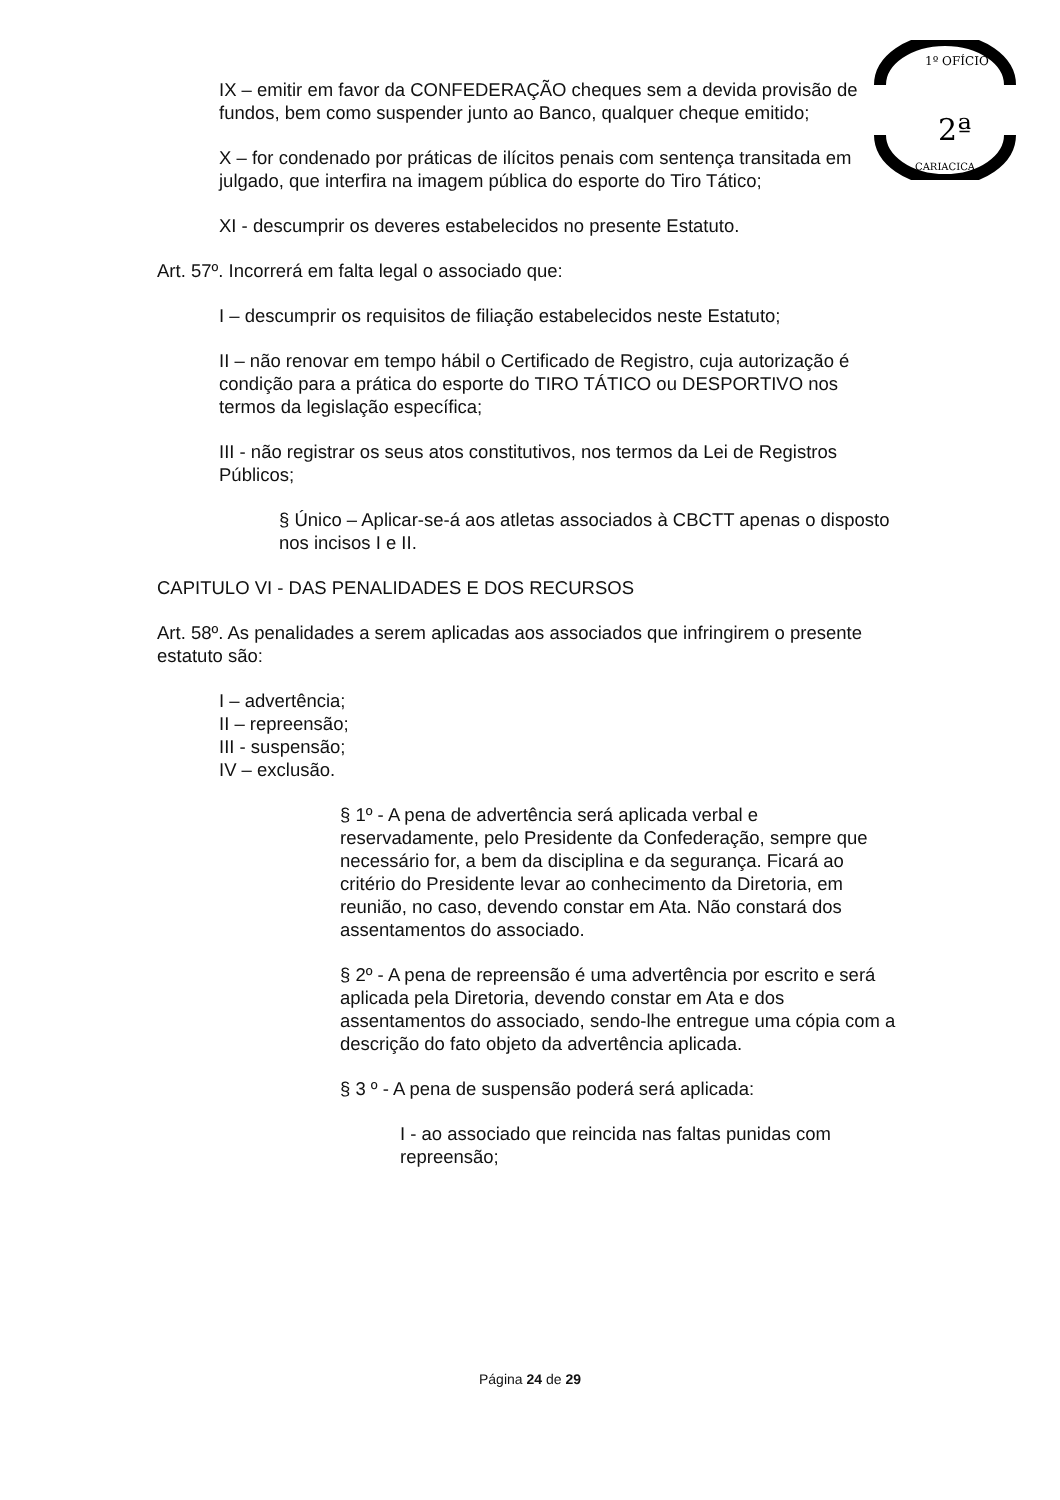1º OFÍCIO
2ª
CARIACICA
IX – emitir em favor da CONFEDERAÇÃO cheques sem a devida provisão de fundos, bem como suspender junto ao Banco, qualquer cheque emitido;
X – for condenado por práticas de ilícitos penais com sentença transitada em julgado, que interfira na imagem pública do esporte do Tiro Tático;
XI - descumprir os deveres estabelecidos no presente Estatuto.
Art. 57º. Incorrerá em falta legal o associado que:
I – descumprir os requisitos de filiação estabelecidos neste Estatuto;
II – não renovar em tempo hábil o Certificado de Registro, cuja autorização é condição para a prática do esporte do TIRO TÁTICO ou DESPORTIVO nos termos da legislação específica;
III - não registrar os seus atos constitutivos, nos termos da Lei de Registros Públicos;
§ Único – Aplicar-se-á aos atletas associados à CBCTT apenas o disposto nos incisos I e II.
CAPITULO VI - DAS PENALIDADES E DOS RECURSOS
Art. 58º. As penalidades a serem aplicadas aos associados que infringirem o presente estatuto são:
I – advertência;
II – repreensão;
III - suspensão;
IV – exclusão.
§ 1º - A pena de advertência será aplicada verbal e reservadamente, pelo Presidente da Confederação, sempre que necessário for, a bem da disciplina e da segurança. Ficará ao critério do Presidente levar ao conhecimento da Diretoria, em reunião, no caso, devendo constar em Ata. Não constará dos assentamentos do associado.
§ 2º - A pena de repreensão é uma advertência por escrito e será aplicada pela Diretoria, devendo constar em Ata e dos assentamentos do associado, sendo-lhe entregue uma cópia com a descrição do fato objeto da advertência aplicada.
§ 3 º - A pena de suspensão poderá será aplicada:
I - ao associado que reincida nas faltas punidas com repreensão;
Página 24 de 29